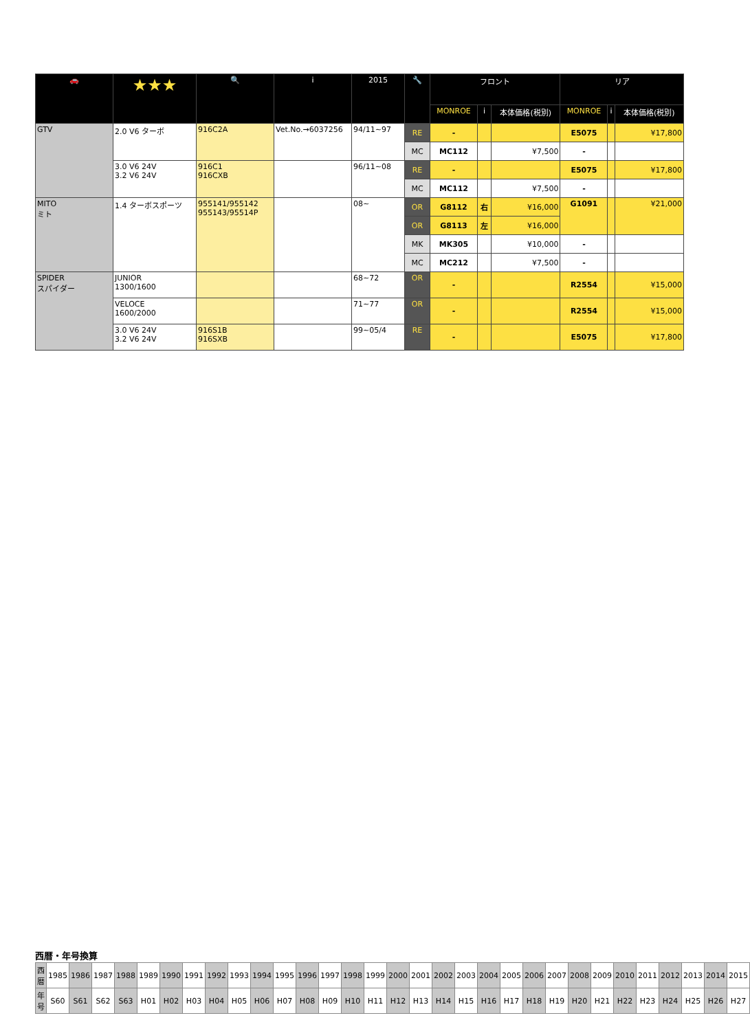| 🚗 | ★★★ | 🔍 | i | 2015 | 🔧 | フロント | | | リア | | |
| --- | --- | --- | --- | --- | --- | --- | --- | --- | --- | --- | --- |
| | | | | | | MONROE | i | 本体価格(税別) | MONROE | i | 本体価格(税別) |
| GTV | 2.0 V6 ターボ | 916C2A | Vet.No.→6037256 | 94/11~97 | RE | - | | | E5075 | | ¥17,800 |
| | | | | | MC | MC112 | | ¥7,500 | - | | |
| | 3.0 V6 24V 3.2 V6 24V | 916C1 916CXB | | 96/11~08 | RE | - | | | E5075 | | ¥17,800 |
| | | | | | MC | MC112 | | ¥7,500 | - | | |
| MITO ミト | 1.4 ターボスポーツ | 955141/955142 955143/95514P | | 08~ | OR | G8112 | 右 | ¥16,000 | G1091 | | ¥21,000 |
| | | | | | OR | G8113 | 左 | ¥16,000 | | | |
| | | | | | MK | MK305 | | ¥10,000 | - | | |
| | | | | | MC | MC212 | | ¥7,500 | - | | |
| SPIDER スパイダー | JUNIOR 1300/1600 | | | 68~72 | OR | - | | | R2554 | | ¥15,000 |
| | VELOCE 1600/2000 | | | 71~77 | OR | - | | | R2554 | | ¥15,000 |
| | 3.0 V6 24V 3.2 V6 24V | 916S1B 916SXB | | 99~05/4 | RE | - | | | E5075 | | ¥17,800 |
西暦・年号換算
| 西暦 | 1985 | 1986 | 1987 | 1988 | 1989 | 1990 | 1991 | 1992 | 1993 | 1994 | 1995 | 1996 | 1997 | 1998 | 1999 | 2000 | 2001 | 2002 | 2003 | 2004 | 2005 | 2006 | 2007 | 2008 | 2009 | 2010 | 2011 | 2012 | 2013 | 2014 | 2015 |
| 年号 | S60 | S61 | S62 | S63 | H01 | H02 | H03 | H04 | H05 | H06 | H07 | H08 | H09 | H10 | H11 | H12 | H13 | H14 | H15 | H16 | H17 | H18 | H19 | H20 | H21 | H22 | H23 | H24 | H25 | H26 | H27 |